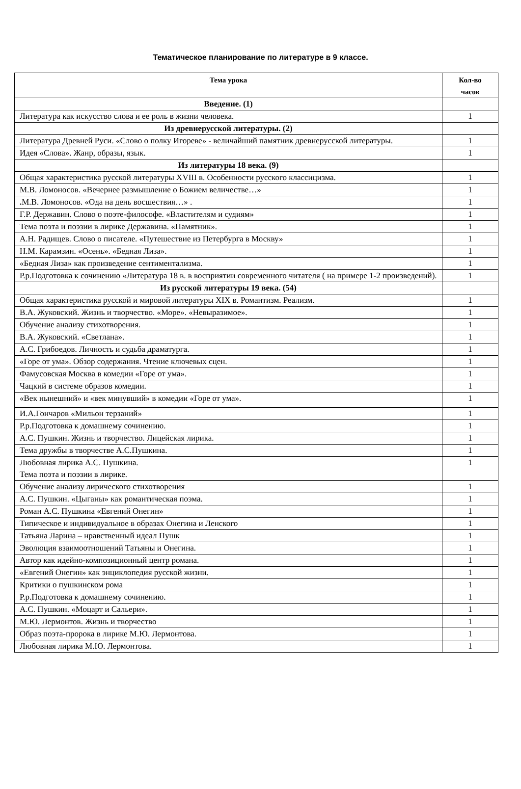Тематическое планирование по литературе в 9 классе.
| Тема урока | Кол-во часов |
| --- | --- |
| Введение. (1) | |
| Литература как искусство слова и ее роль в жизни человека. | 1 |
| Из древнерусской литературы. (2) | |
| Литература Древней Руси. «Слово о полку Игореве» - величайший памятник древнерусской литературы. | 1 |
| Идея «Слова». Жанр, образы, язык. | 1 |
| Из литературы 18 века. (9) | |
| Общая характеристика русской литературы XVIII в. Особенности русского классицизма. | 1 |
| М.В. Ломоносов. «Вечернее размышление о Божием величестве…» | 1 |
| . М.В. Ломоносов. «Ода на день восшествия…» . | 1 |
| Г.Р. Державин. Слово о поэте-философе. «Властителям и судиям» | 1 |
| Тема поэта и поэзии в лирике Державина. «Памятник». | 1 |
| А.Н. Радищев. Слово о писателе. «Путешествие из Петербурга в Москву» | 1 |
| Н.М. Карамзин. «Осень». «Бедная Лиза». | 1 |
| «Бедная Лиза» как произведение сентиментализма. | 1 |
| Р.р.Подготовка к сочинению «Литература 18 в. в восприятии современного читателя ( на примере 1-2 произведений). | 1 |
| Из русской литературы 19 века. (54) | |
| Общая характеристика русской и мировой литературы XIX в. Романтизм. Реализм. | 1 |
| В.А. Жуковский. Жизнь и творчество. «Море». «Невыразимое». | 1 |
| Обучение анализу стихотворения. | 1 |
| В.А. Жуковский. «Светлана». | 1 |
| А.С. Грибоедов. Личность и судьба драматурга. | 1 |
| «Горе от ума». Обзор содержания. Чтение ключевых сцен. | 1 |
| Фамусовская Москва в комедии «Горе от ума». | 1 |
| Чацкий в системе образов комедии. | 1 |
| «Век нынешний» и «век минувший» в комедии «Горе от ума». | 1 |
| И.А.Гончаров «Мильон терзаний» | 1 |
| Р.р.Подготовка к домашнему сочинению. | 1 |
| А.С. Пушкин. Жизнь и творчество. Лицейская лирика. | 1 |
| Тема дружбы в творчестве А.С.Пушкина. | 1 |
| Любовная лирика А.С. Пушкина. Тема поэта и поэзии в лирике. | 1 |
| Обучение анализу лирического стихотворения | 1 |
| А.С. Пушкин. «Цыганы» как романтическая поэма. | 1 |
| Роман А.С. Пушкина «Евгений Онегин» | 1 |
| Типическое и индивидуальное в образах Онегина и Ленского | 1 |
| Татьяна Ларина – нравственный идеал Пушк | 1 |
| Эволюция взаимоотношений Татьяны и Онегина. | 1 |
| Автор как идейно-композиционный центр романа. | 1 |
| «Евгений Онегин» как энциклопедия русской жизни. | 1 |
| Критики о пушкинском рома | 1 |
| Р.р.Подготовка к домашнему сочинению. | 1 |
| А.С. Пушкин. «Моцарт и Сальери». | 1 |
| М.Ю. Лермонтов. Жизнь и творчество | 1 |
| Образ поэта-пророка в лирике М.Ю. Лермонтова. | 1 |
| Любовная лирика М.Ю. Лермонтова. | 1 |